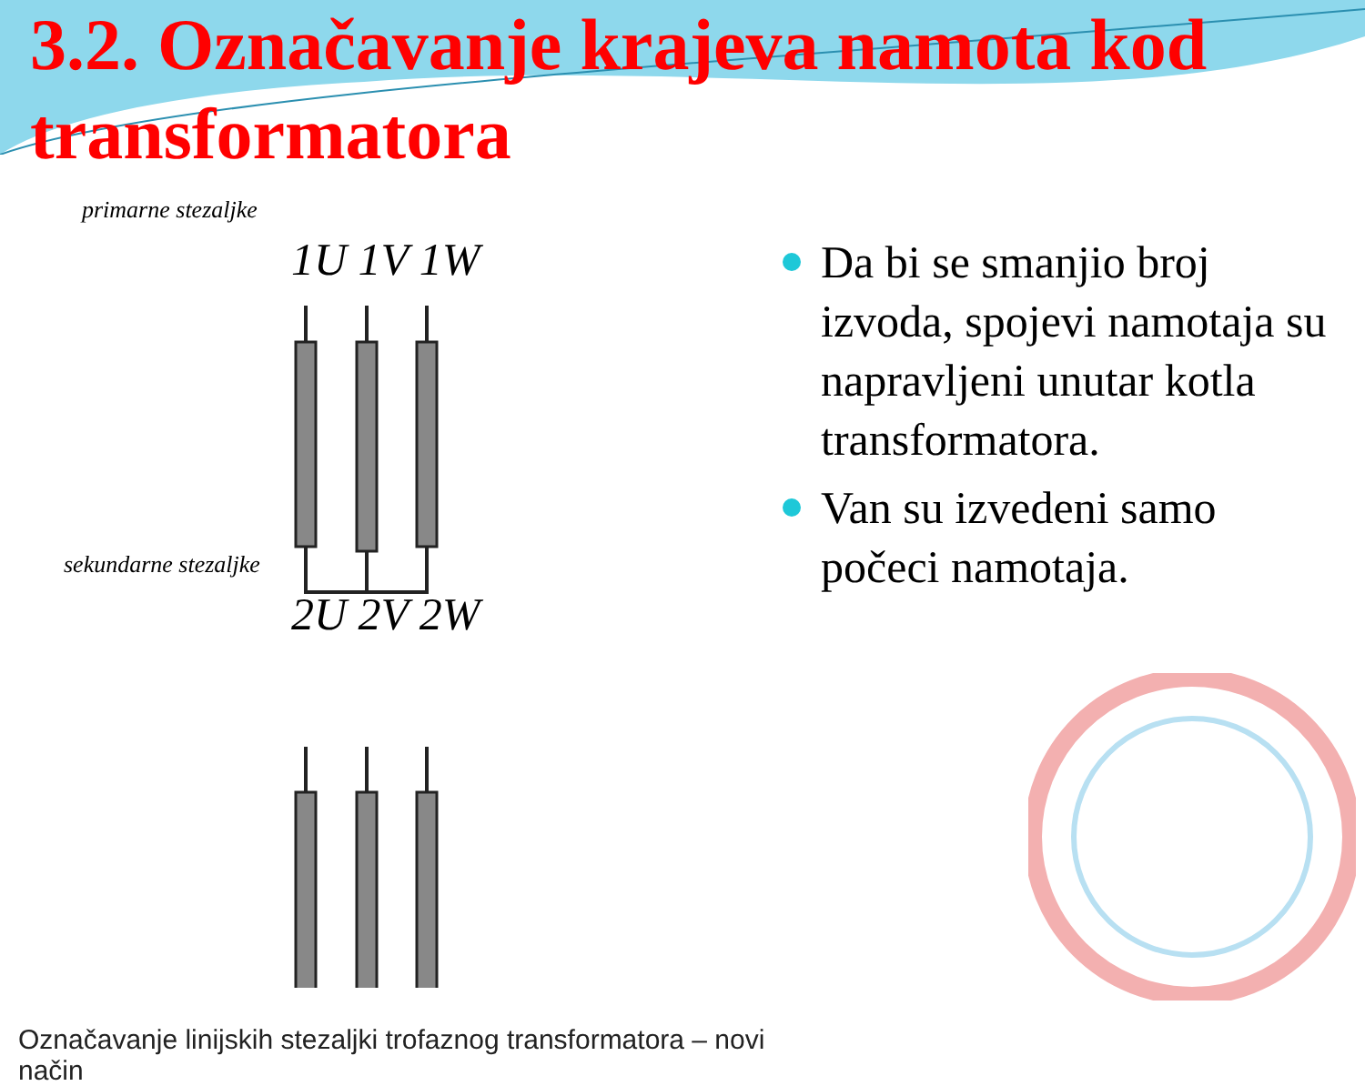3.2. Označavanje krajeva namota kod transformatora
primarne stezaljke
1U 1V 1W
sekundarne stezaljke
2U 2V 2W
Označavanje linijskih stezaljki trofaznog transformatora – novi način
Da bi se smanjio broj izvoda, spojevi namotaja su napravljeni unutar kotla transformatora.
Van su izvedeni samo počeci namotaja.